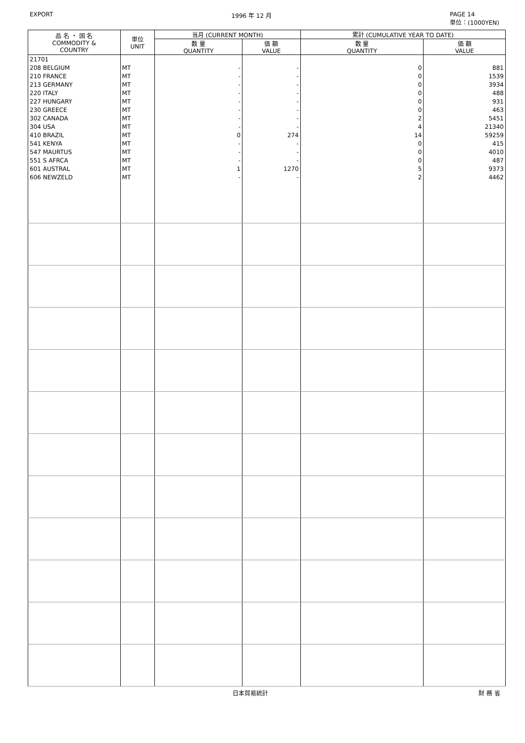EXPORT 1996 年 12 月 PAGE 14
単位：(1000YEN)
| 品 名 ・ 国 名 COMMODITY & COUNTRY | 単位 UNIT | 当月 (CURRENT MONTH) | | 累計 (CUMULATIVE YEAR TO DATE) | |
| --- | --- | --- | --- | --- | --- |
| | | 数 量 QUANTITY | 価 額 VALUE | 数 量 QUANTITY | 価 額 VALUE |
| 21701 | | | | | |
| 208 BELGIUM | MT | - | - | 0 | 881 |
| 210 FRANCE | MT | - | - | 0 | 1539 |
| 213 GERMANY | MT | - | - | 0 | 3934 |
| 220 ITALY | MT | - | - | 0 | 488 |
| 227 HUNGARY | MT | - | - | 0 | 931 |
| 230 GREECE | MT | - | - | 0 | 463 |
| 302 CANADA | MT | - | - | 2 | 5451 |
| 304 USA | MT | - | - | 4 | 21340 |
| 410 BRAZIL | MT | 0 | 274 | 14 | 59259 |
| 541 KENYA | MT | - | - | 0 | 415 |
| 547 MAURTUS | MT | - | - | 0 | 4010 |
| 551 S AFRCA | MT | - | - | 0 | 487 |
| 601 AUSTRAL | MT | 1 | 1270 | 5 | 9373 |
| 606 NEWZELD | MT | - | - | 2 | 4462 |
日本貿易統計 財 務 省